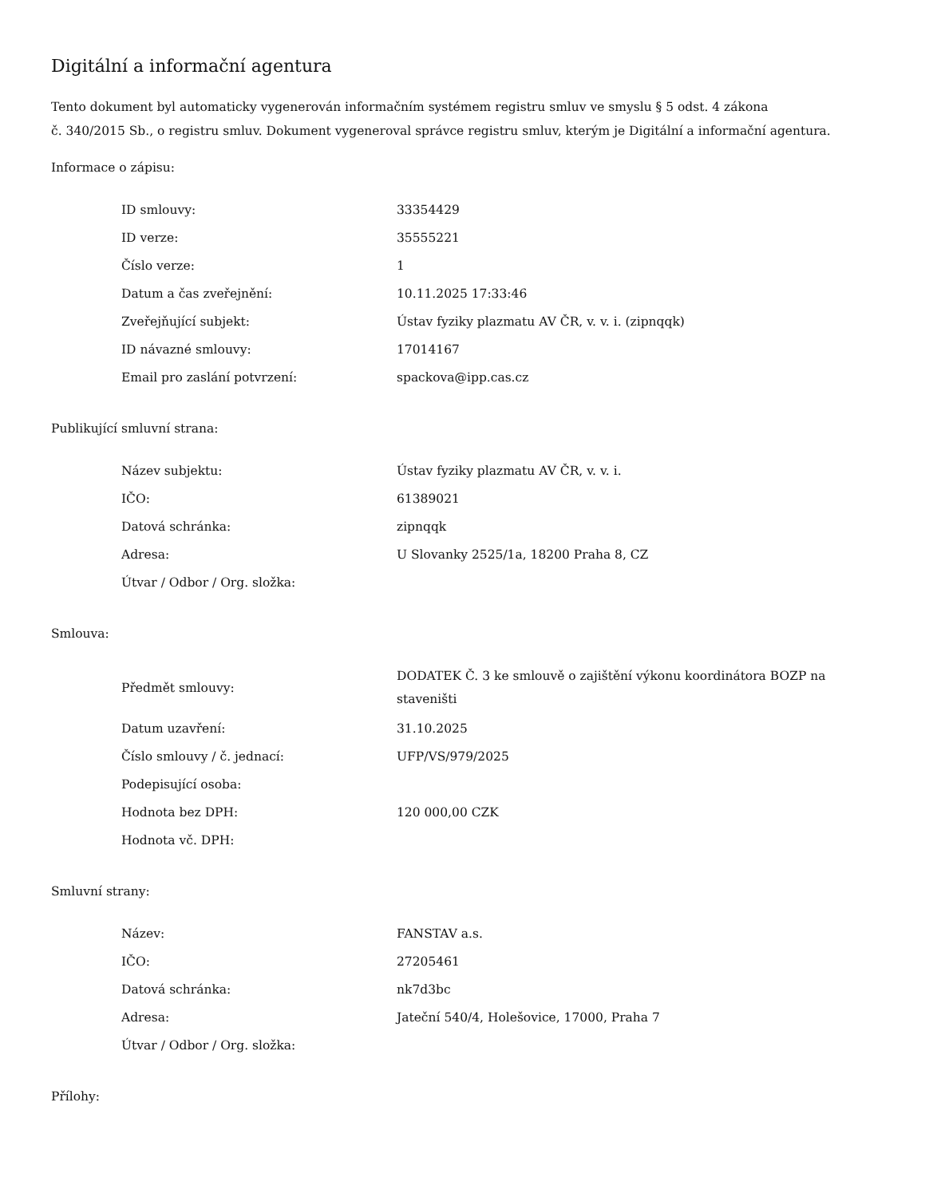Digitální a informační agentura
Tento dokument byl automaticky vygenerován informačním systémem registru smluv ve smyslu § 5 odst. 4 zákona
č. 340/2015 Sb., o registru smluv. Dokument vygeneroval správce registru smluv, kterým je Digitální a informační agentura.
Informace o zápisu:
| ID smlouvy: | 33354429 |
| ID verze: | 35555221 |
| Číslo verze: | 1 |
| Datum a čas zveřejnění: | 10.11.2025 17:33:46 |
| Zveřejňující subjekt: | Ústav fyziky plazmatu AV ČR, v. v. i. (zipnqqk) |
| ID návazné smlouvy: | 17014167 |
| Email pro zaslání potvrzení: | spackova@ipp.cas.cz |
Publikující smluvní strana:
| Název subjektu: | Ústav fyziky plazmatu AV ČR, v. v. i. |
| IČO: | 61389021 |
| Datová schránka: | zipnqqk |
| Adresa: | U Slovanky 2525/1a, 18200 Praha 8, CZ |
| Útvar / Odbor / Org. složka: | |
Smlouva:
| Předmět smlouvy: | DODATEK Č. 3 ke smlouvě o zajištění výkonu koordinátora BOZP na staveništi |
| Datum uzavření: | 31.10.2025 |
| Číslo smlouvy / č. jednací: | UFP/VS/979/2025 |
| Podepisující osoba: | |
| Hodnota bez DPH: | 120 000,00 CZK |
| Hodnota vč. DPH: | |
Smluvní strany:
| Název: | FANSTAV a.s. |
| IČO: | 27205461 |
| Datová schránka: | nk7d3bc |
| Adresa: | Jateční 540/4, Holešovice, 17000, Praha 7 |
| Útvar / Odbor / Org. složka: | |
Přílohy: